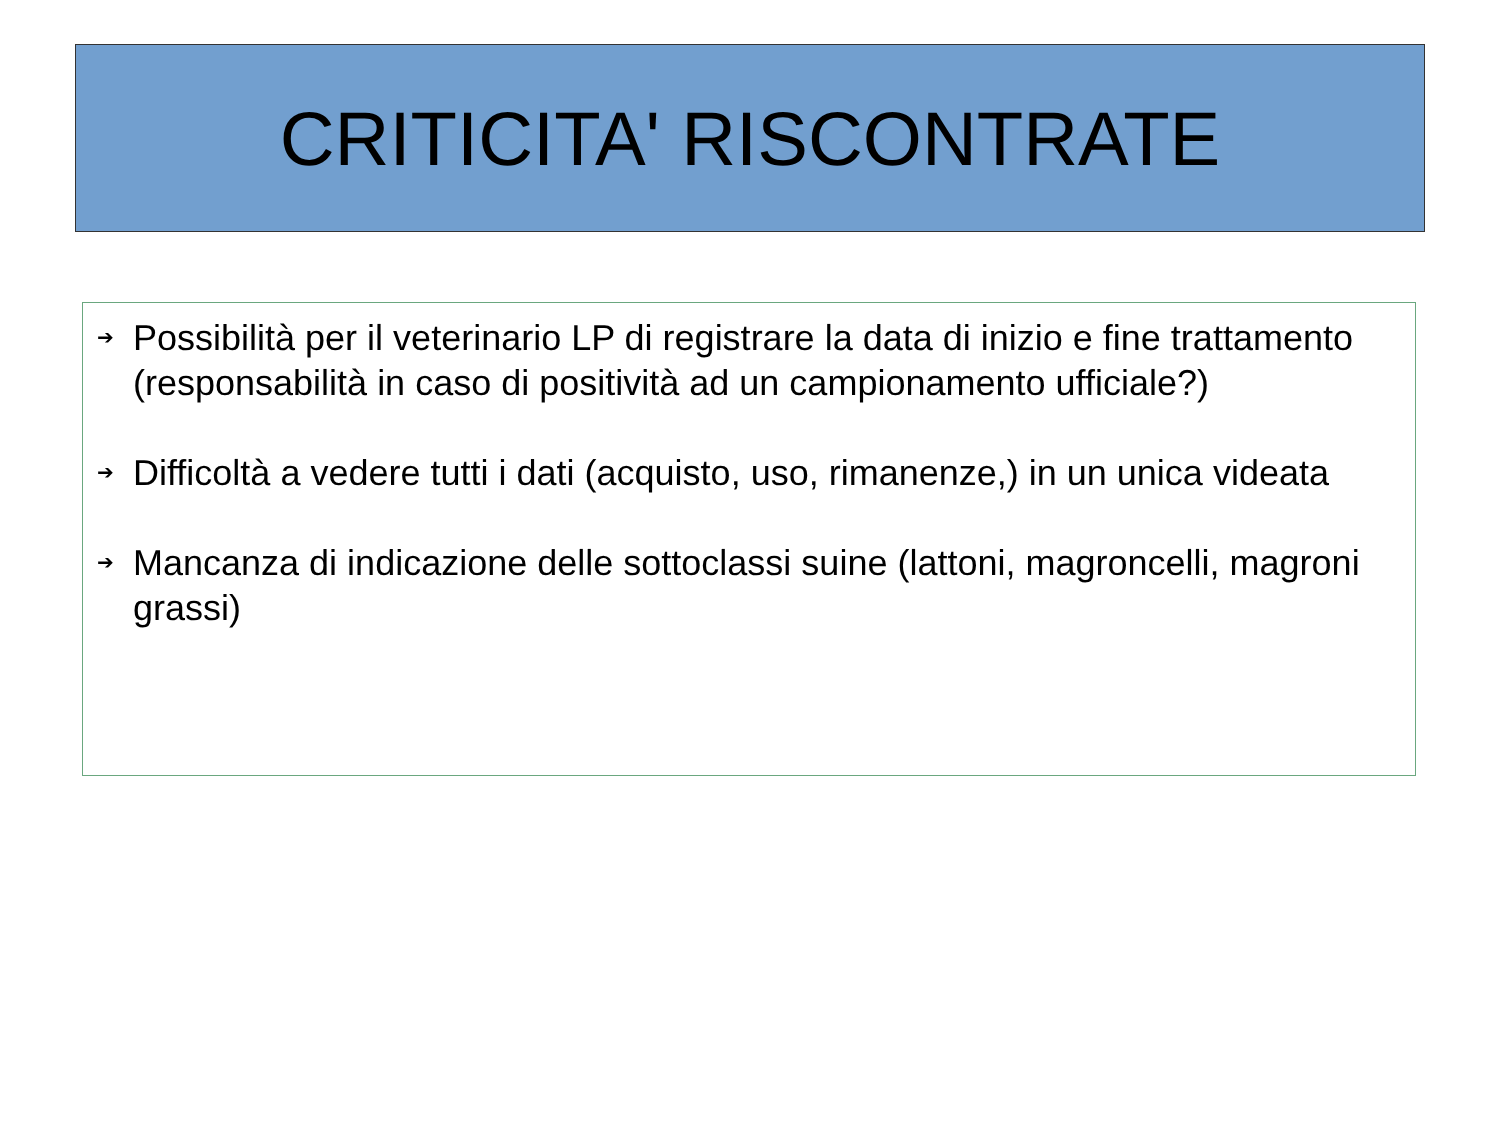CRITICITA' RISCONTRATE
➔ Possibilità per il veterinario LP di registrare la data di inizio e fine trattamento (responsabilità in caso di positività ad un campionamento ufficiale?)
➔ Difficoltà a vedere tutti i dati (acquisto, uso, rimanenze,) in un unica videata
➔ Mancanza di indicazione delle sottoclassi suine (lattoni, magroncelli, magroni grassi)